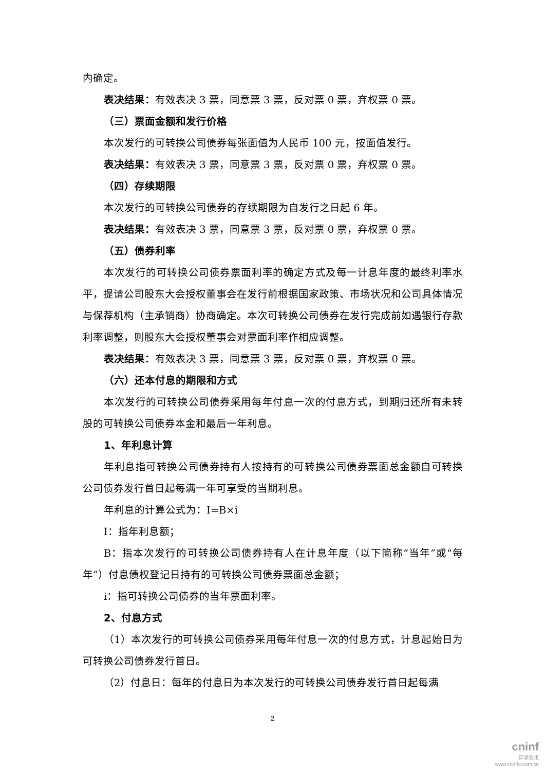内确定。
表决结果：有效表决 3 票，同意票 3 票，反对票 0 票，弃权票 0 票。
（三）票面金额和发行价格
本次发行的可转换公司债券每张面值为人民币 100 元，按面值发行。
表决结果：有效表决 3 票，同意票 3 票，反对票 0 票，弃权票 0 票。
（四）存续期限
本次发行的可转换公司债券的存续期限为自发行之日起 6 年。
表决结果：有效表决 3 票，同意票 3 票，反对票 0 票，弃权票 0 票。
（五）债券利率
本次发行的可转换公司债券票面利率的确定方式及每一计息年度的最终利率水平，提请公司股东大会授权董事会在发行前根据国家政策、市场状况和公司具体情况与保荐机构（主承销商）协商确定。本次可转换公司债券在发行完成前如遇银行存款利率调整，则股东大会授权董事会对票面利率作相应调整。
表决结果：有效表决 3 票，同意票 3 票，反对票 0 票，弃权票 0 票。
（六）还本付息的期限和方式
本次发行的可转换公司债券采用每年付息一次的付息方式，到期归还所有未转股的可转换公司债券本金和最后一年利息。
1、年利息计算
年利息指可转换公司债券持有人按持有的可转换公司债券票面总金额自可转换公司债券发行首日起每满一年可享受的当期利息。
年利息的计算公式为：I=B×i
I：指年利息额；
B：指本次发行的可转换公司债券持有人在计息年度（以下简称“当年”或“每年”）付息债权登记日持有的可转换公司债券票面总金额；
i：指可转换公司债券的当年票面利率。
2、付息方式
（1）本次发行的可转换公司债券采用每年付息一次的付息方式，计息起始日为可转换公司债券发行首日。
（2）付息日：每年的付息日为本次发行的可转换公司债券发行首日起每满
2
cninf
巨潮资讯
www.cninfo.com.cn